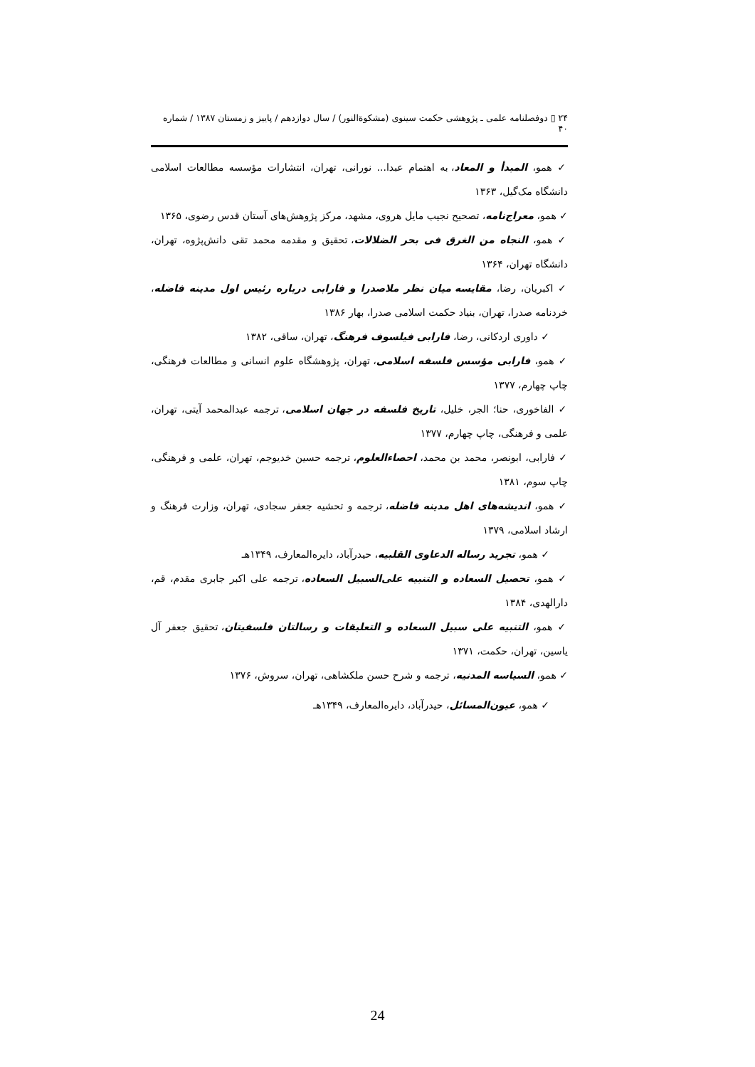۲۴ ▯ دوفصلنامه علمی ـ پژوهشی حکمت سینوی (مشکوةالنور) / سال دوازدهم / پاییز و زمستان ۱۳۸۷ / شماره ۴۰
✓ همو، المبدأ و المعاد، به اهتمام عبدا... نورانی، تهران، انتشارات مؤسسه مطالعات اسلامی دانشگاه مک‌گیل، ۱۳۶۳
✓ همو، معراج‌نامه، تصحیح نجیب مایل هروی، مشهد، مرکز پژوهش‌های آستان قدس رضوی، ۱۳۶۵
✓ همو، النجاه من الغرق فی بحر الضلالات، تحقیق و مقدمه محمد تقی دانش‌پژوه، تهران، دانشگاه تهران، ۱۳۶۴
✓ اکبریان، رضا، مقایسه میان نظر ملاصدرا و فارابی درباره رئیس اول مدینه فاضله، خردنامه صدرا، تهران، بنیاد حکمت اسلامی صدرا، بهار ۱۳۸۶
✓ داوری اردکانی، رضا، فارابی فیلسوف فرهنگ، تهران، ساقی، ۱۳۸۲
✓ همو، فارابی مؤسس فلسفه اسلامی، تهران، پژوهشگاه علوم انسانی و مطالعات فرهنگی، چاپ چهارم، ۱۳۷۷
✓ الفاخوری، حنا؛ الجر، خلیل، تاریخ فلسفه در جهان اسلامی، ترجمه عبدالمحمد آیتی، تهران، علمی و فرهنگی، چاپ چهارم، ۱۳۷۷
✓ فارابی، ابونصر، محمد بن محمد، احصاءالعلوم، ترجمه حسین خدیوجم، تهران، علمی و فرهنگی، چاپ سوم، ۱۳۸۱
✓ همو، اندیشه‌های اهل مدینه فاضله، ترجمه و تحشیه جعفر سجادی، تهران، وزارت فرهنگ و ارشاد اسلامی، ۱۳۷۹
✓ همو، تجرید رساله الدعاوی القلبیه، حیدرآباد، دایره‌المعارف، ۱۳۴۹هـ
✓ همو، تحصیل السعاده و التنبیه علی‌السبیل السعاده، ترجمه علی اکبر جابری مقدم، قم، دارالهدی، ۱۳۸۴
✓ همو، التنبیه علی سبیل السعاده و التعلیقات و رسالتان فلسفیتان، تحقیق جعفر آل یاسین، تهران، حکمت، ۱۳۷۱
✓ همو، السیاسه المدنیه، ترجمه و شرح حسن ملکشاهی، تهران، سروش، ۱۳۷۶
✓ همو، عیون‌المسائل، حیدرآباد، دایره‌المعارف، ۱۳۴۹هـ
24